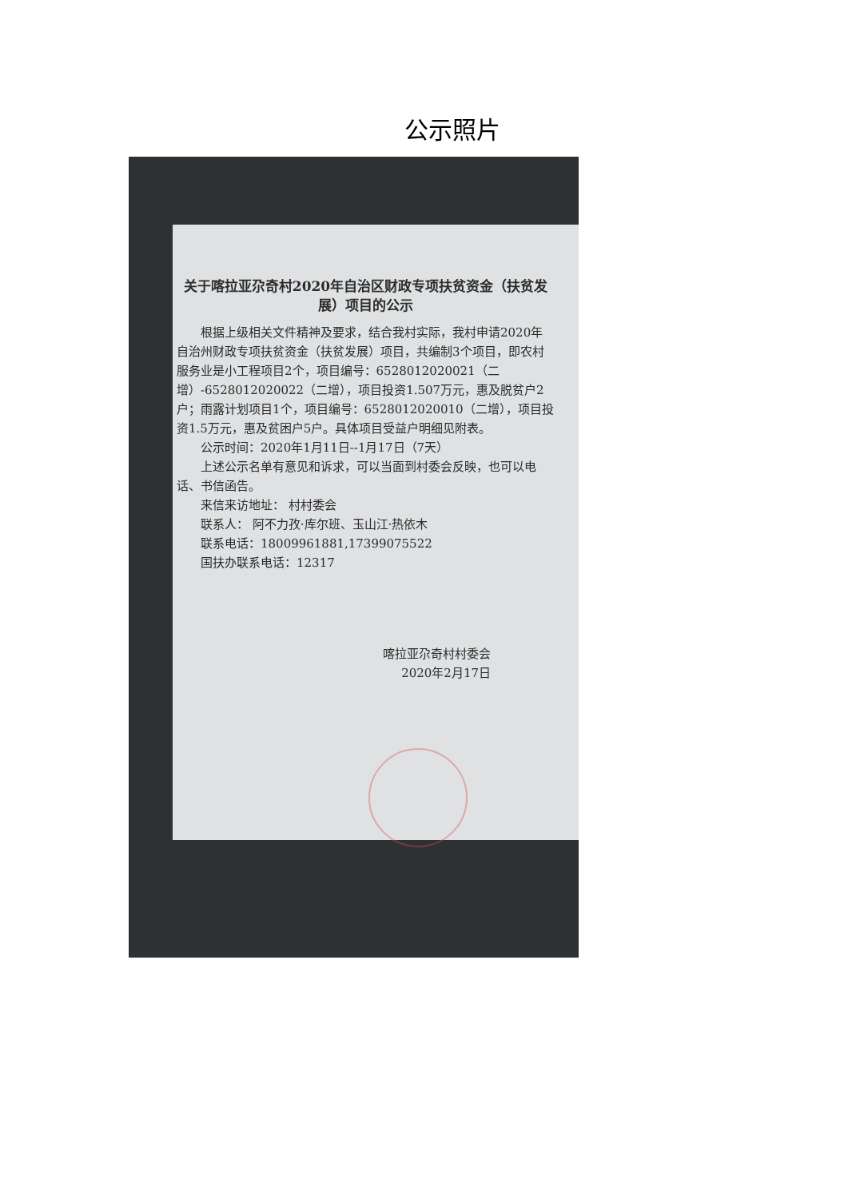公示照片
关于喀拉亚尕奇村2020年自治区财政专项扶贫资金（扶贫发展）项目的公示
根据上级相关文件精神及要求，结合我村实际，我村申请2020年自治州财政专项扶贫资金（扶贫发展）项目，共编制3个项目，即农村服务业是小工程项目2个，项目编号：6528012020021（二增）-6528012020022（二增），项目投资1.507万元，惠及脱贫户2户；雨露计划项目1个，项目编号：6528012020010（二增），项目投资1.5万元，惠及贫困户5户。具体项目受益户明细见附表。
公示时间：2020年1月11日--1月17日（7天）
上述公示名单有意见和诉求，可以当面到村委会反映，也可以电话、书信函告。
来信来访地址： 村村委会
联系人： 阿不力孜·库尔班、玉山江·热依木
联系电话：18009961881,17399075522
国扶办联系电话：12317
喀拉亚尕奇村村委会
2020年2月17日